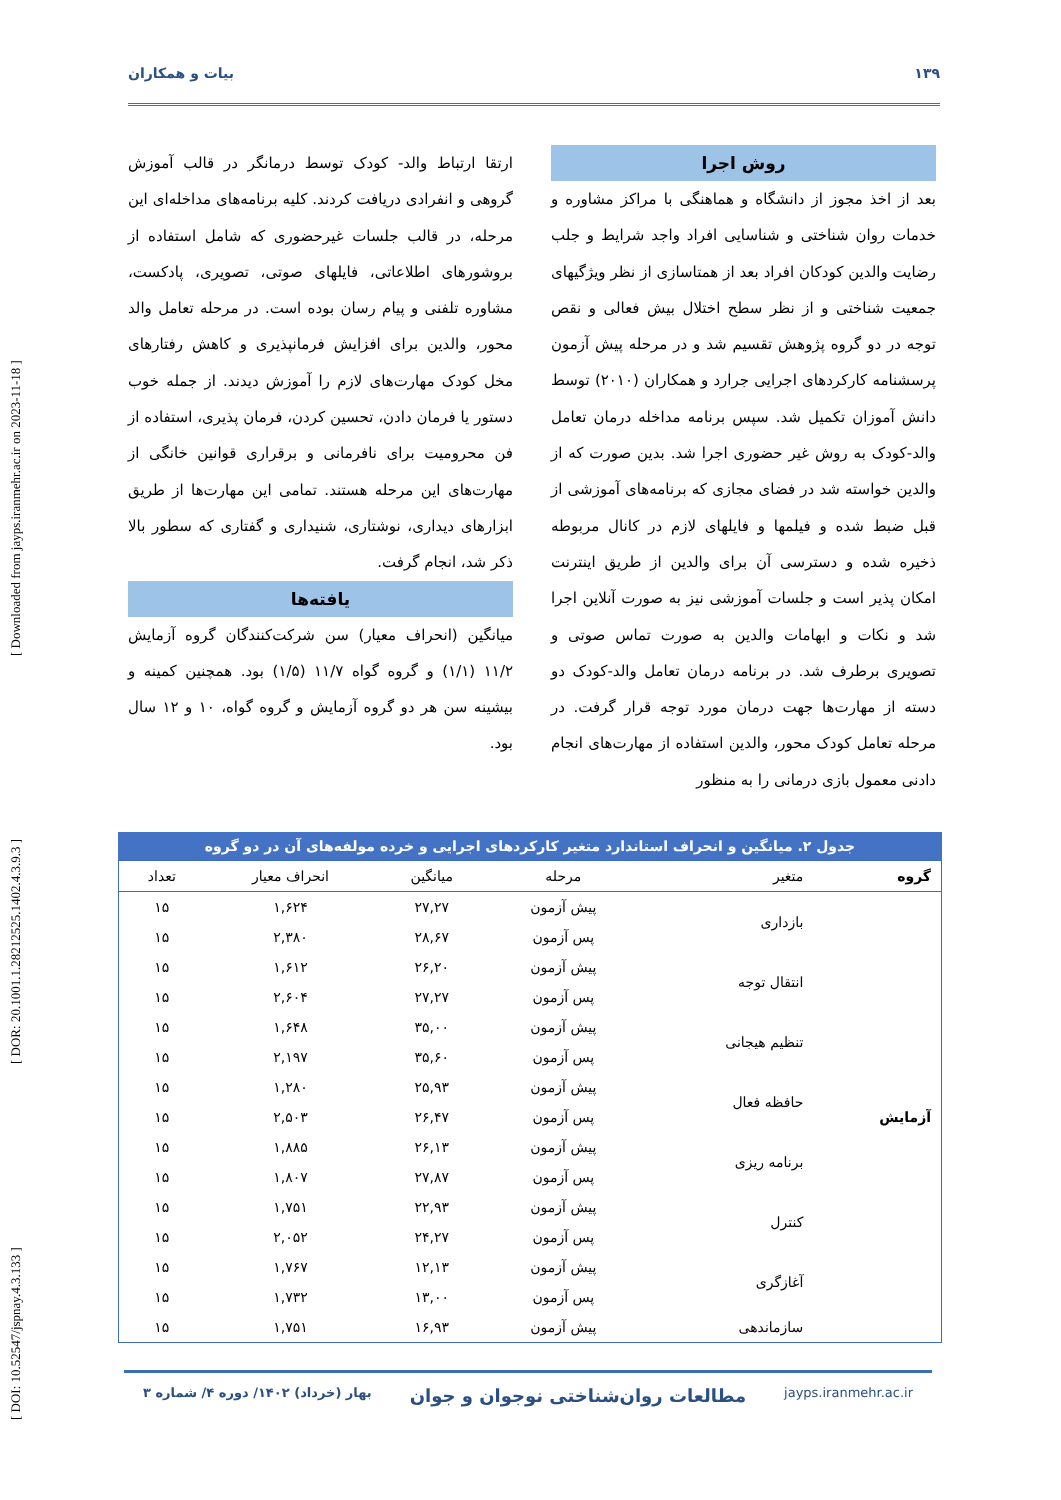[ DOI: 10.52547/jspnay.4.3.133 ] [ DOR: 20.1001.1.28212525.1402.4.3.9.3 ] [ Downloaded from jayps.iranmehr.ac.ir on 2023-11-18 ]
۱۳۹ بیات و همکاران
روش اجرا
بعد از اخذ مجوز از دانشگاه و هماهنگی با مراکز مشاوره و خدمات روان شناختی و شناسایی افراد واجد شرایط و جلب رضایت والدین کودکان افراد بعد از همتاسازی از نظر ویژگیهای جمعیت شناختی و از نظر سطح اختلال بیش فعالی و نقص توجه در دو گروه پژوهش تقسیم شد و در مرحله پیش آزمون پرسشنامه کارکردهای اجرایی جرارد و همکاران (۲۰۱۰) توسط دانش آموزان تکمیل شد. سپس برنامه مداخله درمان تعامل والد-کودک به روش غیر حضوری اجرا شد. بدین صورت که از والدین خواسته شد در فضای مجازی که برنامه‌های آموزشی از قبل ضبط شده و فیلمها و فایلهای لازم در کانال مربوطه ذخیره شده و دسترسی آن برای والدین از طریق اینترنت امکان پذیر است و جلسات آموزشی نیز به صورت آنلاین اجرا شد و نکات و ابهامات والدین به صورت تماس صوتی و تصویری برطرف شد. در برنامه درمان تعامل والد-کودک دو دسته از مهارت‌ها جهت درمان مورد توجه قرار گرفت. در مرحله تعامل کودک محور، والدین استفاده از مهارت‌های انجام دادنی معمول بازی درمانی را به منظور
ارتقا ارتباط والد- کودک توسط درمانگر در قالب آموزش گروهی و انفرادی دریافت کردند. کلیه برنامه‌های مداخله‌ای این مرحله، در قالب جلسات غیرحضوری که شامل استفاده از بروشورهای اطلاعاتی، فایلهای صوتی، تصویری، پادکست، مشاوره تلفنی و پیام رسان بوده است. در مرحله تعامل والد محور، والدین برای افزایش فرمانپذیری و کاهش رفتارهای مخل کودک مهارت‌های لازم را آموزش دیدند. از جمله خوب دستور یا فرمان دادن، تحسین کردن، فرمان پذیری، استفاده از فن محرومیت برای نافرمانی و برقراری قوانین خانگی از مهارت‌های این مرحله هستند. تمامی این مهارت‌ها از طریق ابزارهای دیداری، نوشتاری، شنیداری و گفتاری که سطور بالا ذکر شد، انجام گرفت.
یافته‌ها
میانگین (انحراف معیار) سن شرکت‌کنندگان گروه آزمایش ۱۱/۲ (۱/۱) و گروه گواه ۱۱/۷ (۱/۵) بود. همچنین کمینه و بیشینه سن هر دو گروه آزمایش و گروه گواه، ۱۰ و ۱۲ سال بود.
جدول ۲. میانگین و انحراف استاندارد متغیر کارکردهای اجرایی و خرده مولفه‌های آن در دو گروه
| گروه | متغیر | مرحله | میانگین | انحراف معیار | تعداد |
| --- | --- | --- | --- | --- | --- |
| آزمایش | بازداری | پیش آزمون | ۲۷,۲۷ | ۱,۶۲۴ | ۱۵ |
| | | پس آزمون | ۲۸,۶۷ | ۲,۳۸۰ | ۱۵ |
| | انتقال توجه | پیش آزمون | ۲۶,۲۰ | ۱,۶۱۲ | ۱۵ |
| | | پس آزمون | ۲۷,۲۷ | ۲,۶۰۴ | ۱۵ |
| | تنظیم هیجانی | پیش آزمون | ۳۵,۰۰ | ۱,۶۴۸ | ۱۵ |
| | | پس آزمون | ۳۵,۶۰ | ۲,۱۹۷ | ۱۵ |
| | حافظه فعال | پیش آزمون | ۲۵,۹۳ | ۱,۲۸۰ | ۱۵ |
| | | پس آزمون | ۲۶,۴۷ | ۲,۵۰۳ | ۱۵ |
| | برنامه ریزی | پیش آزمون | ۲۶,۱۳ | ۱,۸۸۵ | ۱۵ |
| | | پس آزمون | ۲۷,۸۷ | ۱,۸۰۷ | ۱۵ |
| | کنترل | پیش آزمون | ۲۲,۹۳ | ۱,۷۵۱ | ۱۵ |
| | | پس آزمون | ۲۴,۲۷ | ۲,۰۵۲ | ۱۵ |
| | آغازگری | پیش آزمون | ۱۲,۱۳ | ۱,۷۶۷ | ۱۵ |
| | | پس آزمون | ۱۳,۰۰ | ۱,۷۳۲ | ۱۵ |
| | سازماندهی | پیش آزمون | ۱۶,۹۳ | ۱,۷۵۱ | ۱۵ |
jayps.iranmehr.ac.ir مطالعات روان‌شناختی نوجوان و جوان بهار (خرداد) ۱۴۰۲/ دوره ۴/ شماره ۳